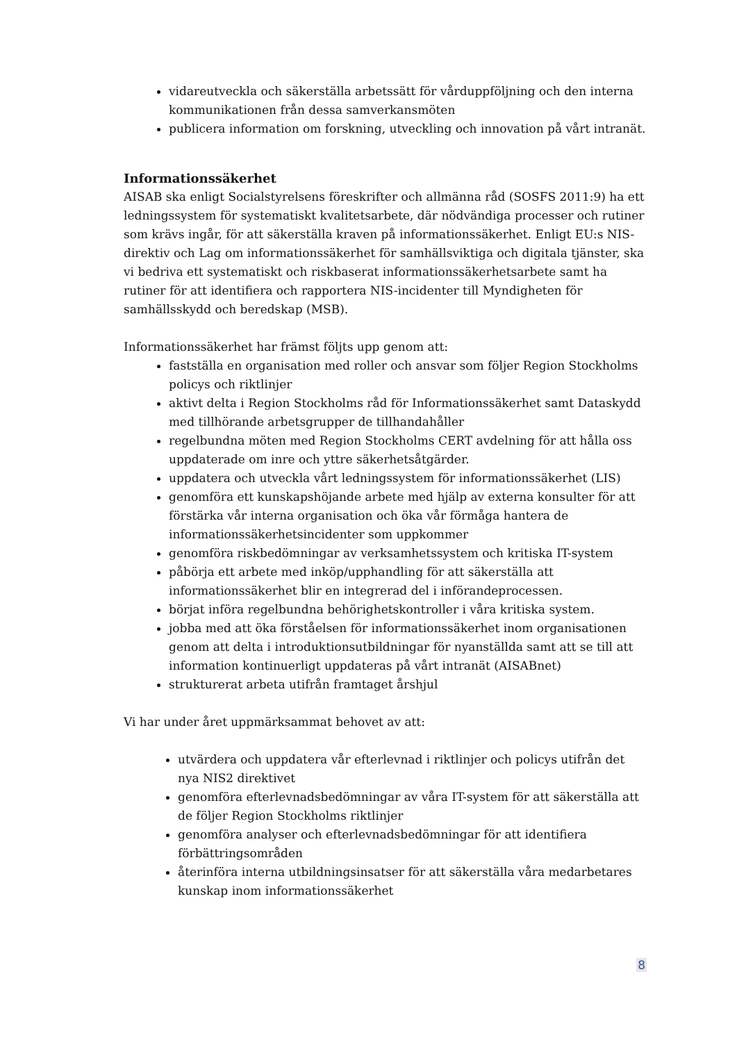vidareutveckla och säkerställa arbetssätt för vårduppföljning och den interna kommunikationen från dessa samverkansmöten
publicera information om forskning, utveckling och innovation på vårt intranät.
Informationssäkerhet
AISAB ska enligt Socialstyrelsens föreskrifter och allmänna råd (SOSFS 2011:9) ha ett ledningssystem för systematiskt kvalitetsarbete, där nödvändiga processer och rutiner som krävs ingår, för att säkerställa kraven på informationssäkerhet. Enligt EU:s NIS-direktiv och Lag om informationssäkerhet för samhällsviktiga och digitala tjänster, ska vi bedriva ett systematiskt och riskbaserat informationssäkerhetsarbete samt ha rutiner för att identifiera och rapportera NIS-incidenter till Myndigheten för samhällsskydd och beredskap (MSB).
Informationssäkerhet har främst följts upp genom att:
fastställa en organisation med roller och ansvar som följer Region Stockholms policys och riktlinjer
aktivt delta i Region Stockholms råd för Informationssäkerhet samt Dataskydd med tillhörande arbetsgrupper de tillhandahåller
regelbundna möten med Region Stockholms CERT avdelning för att hålla oss uppdaterade om inre och yttre säkerhetsåtgärder.
uppdatera och utveckla vårt ledningssystem för informationssäkerhet (LIS)
genomföra ett kunskapshöjande arbete med hjälp av externa konsulter för att förstärka vår interna organisation och öka vår förmåga hantera de informationssäkerhetsincidenter som uppkommer
genomföra riskbedömningar av verksamhetssystem och kritiska IT-system
påbörja ett arbete med inköp/upphandling för att säkerställa att informationssäkerhet blir en integrerad del i införandeprocessen.
börjat införa regelbundna behörighetskontroller i våra kritiska system.
jobba med att öka förståelsen för informationssäkerhet inom organisationen genom att delta i introduktionsutbildningar för nyanställda samt att se till att information kontinuerligt uppdateras på vårt intranät (AISABnet)
strukturerat arbeta utifrån framtaget årshjul
Vi har under året uppmärksammat behovet av att:
utvärdera och uppdatera vår efterlevnad i riktlinjer och policys utifrån det nya NIS2 direktivet
genomföra efterlevnadsbedömningar av våra IT-system för att säkerställa att de följer Region Stockholms riktlinjer
genomföra analyser och efterlevnadsbedömningar för att identifiera förbättringsområden
återinföra interna utbildningsinsatser för att säkerställa våra medarbetares kunskap inom informationssäkerhet
8